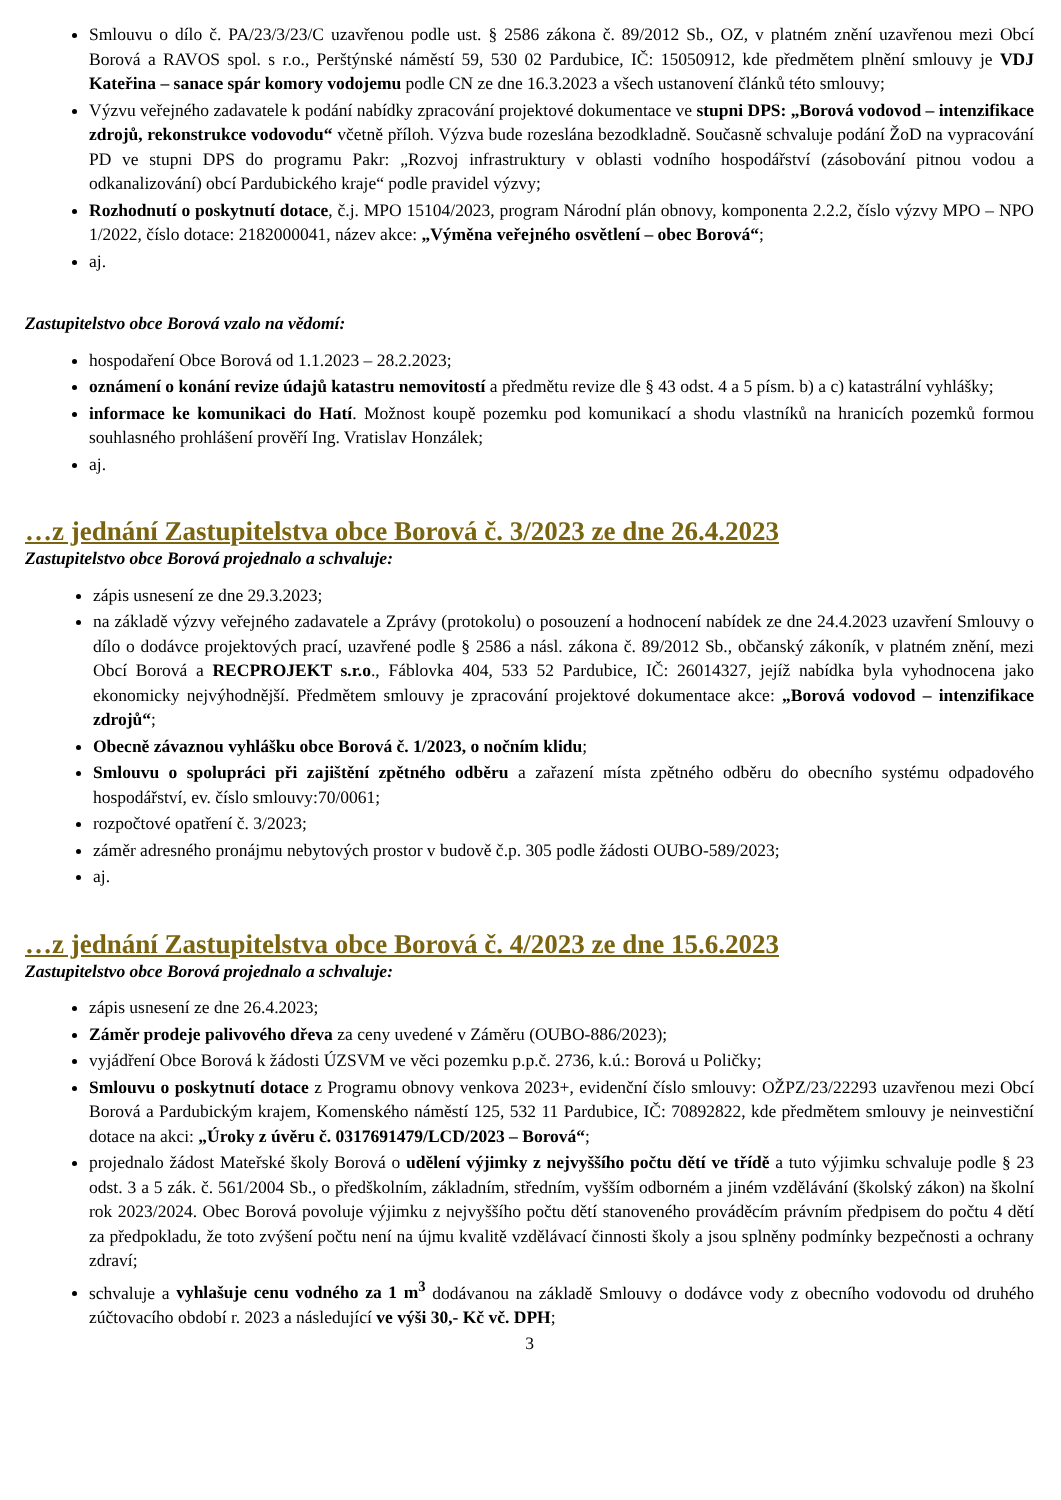Smlouvu o dílo č. PA/23/3/23/C uzavřenou podle ust. § 2586 zákona č. 89/2012 Sb., OZ, v platném znění uzavřenou mezi Obcí Borová a RAVOS spol. s r.o., Perštýnské náměstí 59, 530 02 Pardubice, IČ: 15050912, kde předmětem plnění smlouvy je VDJ Kateřina – sanace spár komory vodojemu podle CN ze dne 16.3.2023 a všech ustanovení článků této smlouvy;
Výzvu veřejného zadavatele k podání nabídky zpracování projektové dokumentace ve stupni DPS: „Borová vodovod – intenzifikace zdrojů, rekonstrukce vodovodu“ včetně příloh. Výzva bude rozeslána bezodkladně. Současně schvaluje podání ŽoD na vypracování PD ve stupni DPS do programu Pakr: „Rozvoj infrastruktury v oblasti vodního hospodářství (zásobování pitnou vodou a odkanalizování) obcí Pardubického kraje“ podle pravidel výzvy;
Rozhodnutí o poskytnutí dotace, č.j. MPO 15104/2023, program Národní plán obnovy, komponenta 2.2.2, číslo výzvy MPO – NPO 1/2022, číslo dotace: 2182000041, název akce: „Výměna veřejného osvětlení – obec Borová“;
aj.
Zastupitelstvo obce Borová vzalo na vědomí:
hospodaření Obce Borová od 1.1.2023 – 28.2.2023;
oznámení o konání revize údajů katastru nemovitostí a předmětu revize dle § 43 odst. 4 a 5 písm. b) a c) katastrální vyhlášky;
informace ke komunikaci do Hatí. Možnost koupě pozemku pod komunikací a shodu vlastníků na hranicích pozemků formou souhlasného prohlášení prověří Ing. Vratislav Honzálek;
aj.
…z jednání Zastupitelstva obce Borová č. 3/2023 ze dne 26.4.2023
Zastupitelstvo obce Borová projednalo a schvaluje:
zápis usnesení ze dne 29.3.2023;
na základě výzvy veřejného zadavatele a Zprávy (protokolu) o posouzení a hodnocení nabídek ze dne 24.4.2023 uzavření Smlouvy o dílo o dodávce projektových prací, uzavřené podle § 2586 a násl. zákona č. 89/2012 Sb., občanský zákoník, v platném znění, mezi Obcí Borová a RECPROJEKT s.r.o., Fáblovka 404, 533 52 Pardubice, IČ: 26014327, jejíž nabídka byla vyhodnocena jako ekonomicky nejvýhodnější. Předmětem smlouvy je zpracování projektové dokumentace akce: „Borová vodovod – intenzifikace zdrojů“;
Obecně závaznou vyhlášku obce Borová č. 1/2023, o nočním klidu;
Smlouvu o spolupráci při zajištění zpětného odběru a zařazení místa zpětného odběru do obecního systému odpadového hospodářství, ev. číslo smlouvy:70/0061;
rozpočtové opatření č. 3/2023;
záměr adresného pronájmu nebytových prostor v budově č.p. 305 podle žádosti OUBO-589/2023;
aj.
…z jednání Zastupitelstva obce Borová č. 4/2023 ze dne 15.6.2023
Zastupitelstvo obce Borová projednalo a schvaluje:
zápis usnesení ze dne 26.4.2023;
Záměr prodeje palivového dřeva za ceny uvedené v Záměru (OUBO-886/2023);
vyjádření Obce Borová k žádosti ÚZSVM ve věci pozemku p.p.č. 2736, k.ú.: Borová u Poličky;
Smlouvu o poskytnutí dotace z Programu obnovy venkova 2023+, evidenční číslo smlouvy: OŽPZ/23/22293 uzavřenou mezi Obcí Borová a Pardubickým krajem, Komenského náměstí 125, 532 11 Pardubice, IČ: 70892822, kde předmětem smlouvy je neinvestiční dotace na akci: „Úroky z úvěru č. 0317691479/LCD/2023 – Borová“;
projednalo žádost Mateřské školy Borová o udělení výjimky z nejvyššího počtu dětí ve třídě a tuto výjimku schvaluje podle § 23 odst. 3 a 5 zák. č. 561/2004 Sb., o předškolním, základním, středním, vyšším odborném a jiném vzdělávání (školský zákon) na školní rok 2023/2024. Obec Borová povoluje výjimku z nejvyššího počtu dětí stanoveného prováděcím právním předpisem do počtu 4 dětí za předpokladu, že toto zvýšení počtu není na újmu kvalitě vzdělávací činnosti školy a jsou splněny podmínky bezpečnosti a ochrany zdraví;
schvaluje a vyhlašuje cenu vodného za 1 m<sup>3</sup> dodávanou na základě Smlouvy o dodávce vody z obecního vodovodu od druhého zúčtovacího období r. 2023 a následující ve výši 30,- Kč vč. DPH;
3